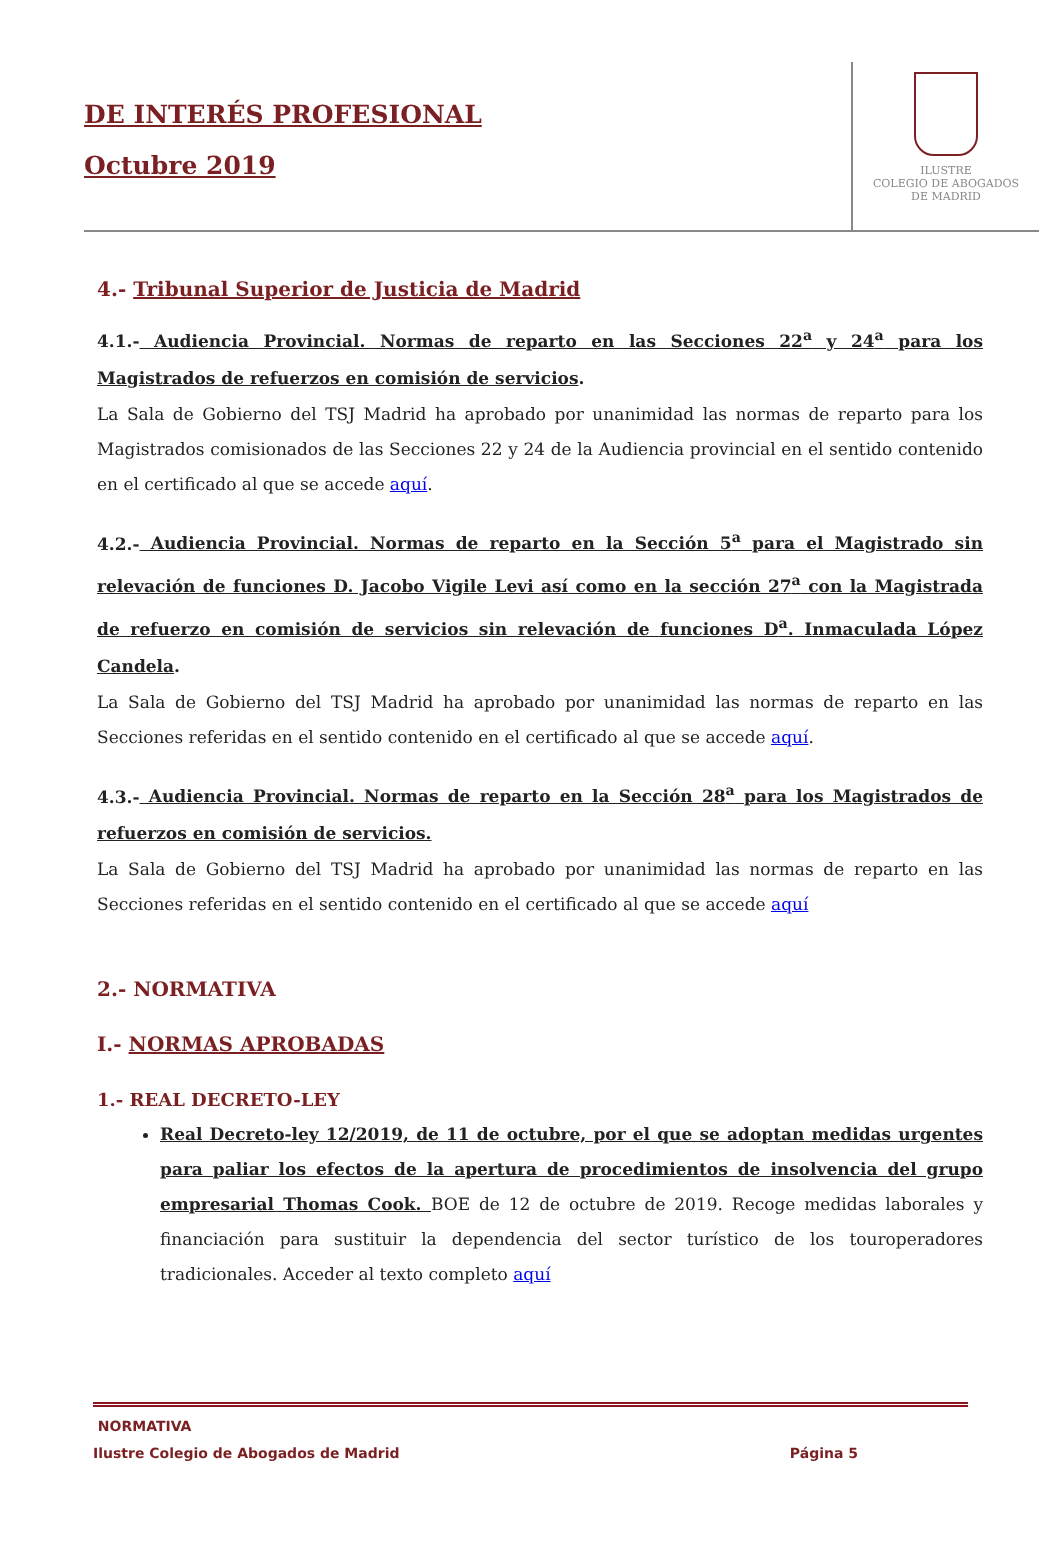DE INTERÉS PROFESIONAL
Octubre 2019
ILUSTRE
COLEGIO DE ABOGADOS
DE MADRID
4.- Tribunal Superior de Justicia de Madrid
4.1.- Audiencia Provincial. Normas de reparto en las Secciones 22<sup>a</sup> y 24<sup>a</sup> para los Magistrados de refuerzos en comisión de servicios.
La Sala de Gobierno del TSJ Madrid ha aprobado por unanimidad las normas de reparto para los Magistrados comisionados de las Secciones 22 y 24 de la Audiencia provincial en el sentido contenido en el certificado al que se accede aquí.
4.2.- Audiencia Provincial. Normas de reparto en la Sección 5<sup>a</sup> para el Magistrado sin relevación de funciones D. Jacobo Vigile Levi así como en la sección 27<sup>a</sup> con la Magistrada de refuerzo en comisión de servicios sin relevación de funciones D<sup>a</sup>. Inmaculada López Candela.
La Sala de Gobierno del TSJ Madrid ha aprobado por unanimidad las normas de reparto en las Secciones referidas en el sentido contenido en el certificado al que se accede aquí.
4.3.- Audiencia Provincial. Normas de reparto en la Sección 28<sup>a</sup> para los Magistrados de refuerzos en comisión de servicios.
La Sala de Gobierno del TSJ Madrid ha aprobado por unanimidad las normas de reparto en las Secciones referidas en el sentido contenido en el certificado al que se accede aquí
2.- NORMATIVA
I.- NORMAS APROBADAS
1.- REAL DECRETO-LEY
Real Decreto-ley 12/2019, de 11 de octubre, por el que se adoptan medidas urgentes para paliar los efectos de la apertura de procedimientos de insolvencia del grupo empresarial Thomas Cook. BOE de 12 de octubre de 2019. Recoge medidas laborales y financiación para sustituir la dependencia del sector turístico de los touroperadores tradicionales. Acceder al texto completo aquí
NORMATIVA
Ilustre Colegio de Abogados de Madrid Página 5